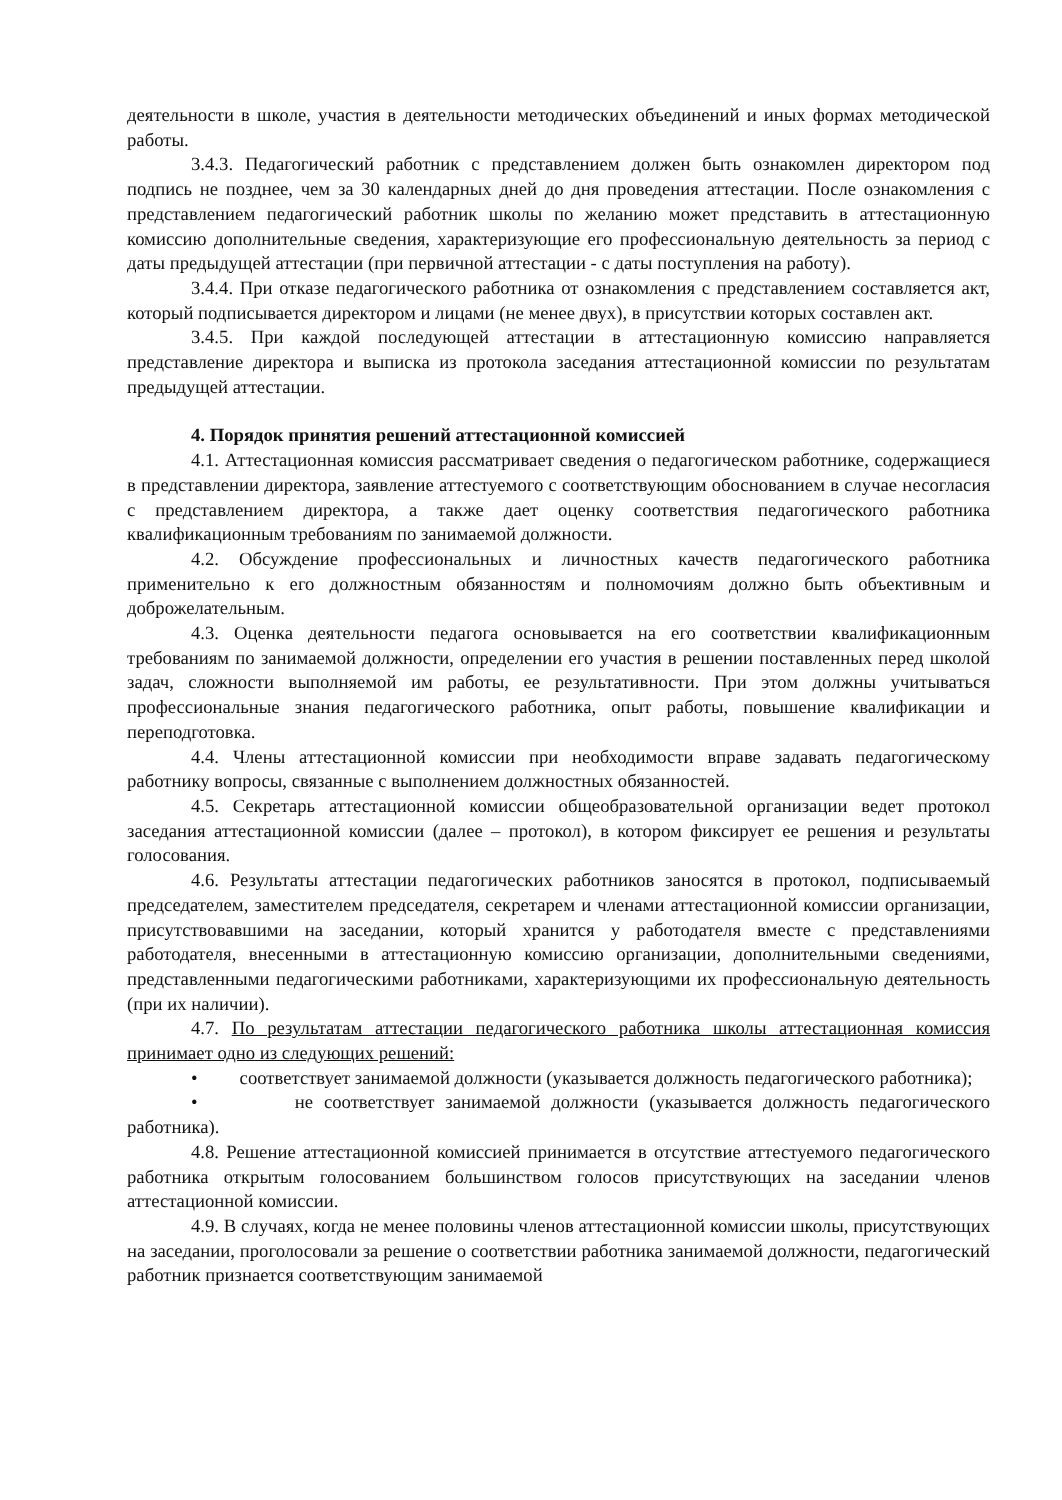деятельности в школе, участия в деятельности методических объединений и иных формах методической работы.
3.4.3. Педагогический работник с представлением должен быть ознакомлен директором под подпись не позднее, чем за 30 календарных дней до дня проведения аттестации. После ознакомления с представлением педагогический работник школы по желанию может представить в аттестационную комиссию дополнительные сведения, характеризующие его профессиональную деятельность за период с даты предыдущей аттестации (при первичной аттестации - с даты поступления на работу).
3.4.4. При отказе педагогического работника от ознакомления с представлением составляется акт, который подписывается директором и лицами (не менее двух), в присутствии которых составлен акт.
3.4.5. При каждой последующей аттестации в аттестационную комиссию направляется представление директора и выписка из протокола заседания аттестационной комиссии по результатам предыдущей аттестации.
4. Порядок принятия решений аттестационной комиссией
4.1. Аттестационная комиссия рассматривает сведения о педагогическом работнике, содержащиеся в представлении директора, заявление аттестуемого с соответствующим обоснованием в случае несогласия с представлением директора, а также дает оценку соответствия педагогического работника квалификационным требованиям по занимаемой должности.
4.2. Обсуждение профессиональных и личностных качеств педагогического работника применительно к его должностным обязанностям и полномочиям должно быть объективным и доброжелательным.
4.3. Оценка деятельности педагога основывается на его соответствии квалификационным требованиям по занимаемой должности, определении его участия в решении поставленных перед школой задач, сложности выполняемой им работы, ее результативности. При этом должны учитываться профессиональные знания педагогического работника, опыт работы, повышение квалификации и переподготовка.
4.4. Члены аттестационной комиссии при необходимости вправе задавать педагогическому работнику вопросы, связанные с выполнением должностных обязанностей.
4.5. Секретарь аттестационной комиссии общеобразовательной организации ведет протокол заседания аттестационной комиссии (далее – протокол), в котором фиксирует ее решения и результаты голосования.
4.6. Результаты аттестации педагогических работников заносятся в протокол, подписываемый председателем, заместителем председателя, секретарем и членами аттестационной комиссии организации, присутствовавшими на заседании, который хранится у работодателя вместе с представлениями работодателя, внесенными в аттестационную комиссию организации, дополнительными сведениями, представленными педагогическими работниками, характеризующими их профессиональную деятельность (при их наличии).
4.7. По результатам аттестации педагогического работника школы аттестационная комиссия принимает одно из следующих решений:
• соответствует занимаемой должности (указывается должность педагогического работника);
• не соответствует занимаемой должности (указывается должность педагогического работника).
4.8. Решение аттестационной комиссией принимается в отсутствие аттестуемого педагогического работника открытым голосованием большинством голосов присутствующих на заседании членов аттестационной комиссии.
4.9. В случаях, когда не менее половины членов аттестационной комиссии школы, присутствующих на заседании, проголосовали за решение о соответствии работника занимаемой должности, педагогический работник признается соответствующим занимаемой